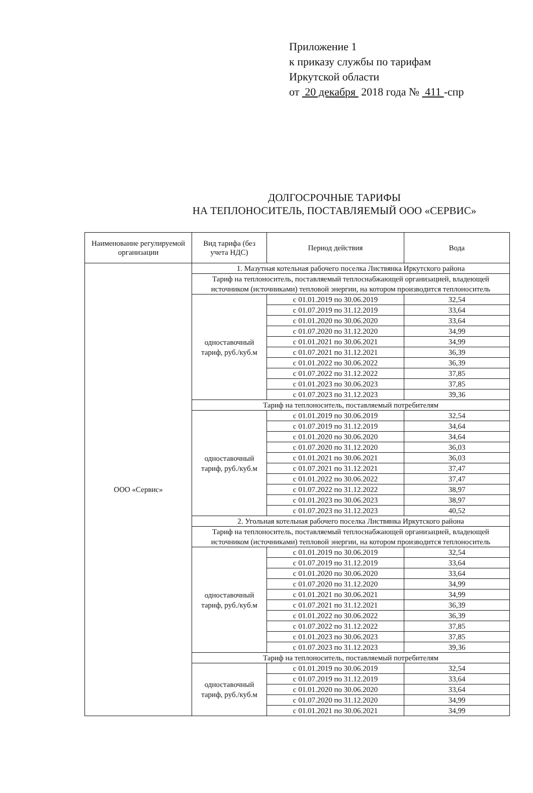Приложение 1
к приказу службы по тарифам
Иркутской области
от 20 декабря 2018 года № 411 -спр
ДОЛГОСРОЧНЫЕ ТАРИФЫ
НА ТЕПЛОНОСИТЕЛЬ, ПОСТАВЛЯЕМЫЙ ООО «СЕРВИС»
| Наименование регулируемой организации | Вид тарифа (без учета НДС) | Период действия | Вода |
| --- | --- | --- | --- |
| ООО «Сервис» | 1. Мазутная котельная рабочего поселка Листвянка Иркутского района | | |
| | Тариф на теплоноситель, поставляемый теплоснабжающей организацией, владеющей источником (источниками) тепловой энергии, на котором производится теплоноситель | | |
| | одноставочный тариф, руб./куб.м | с 01.01.2019 по 30.06.2019 | 32,54 |
| | | с 01.07.2019 по 31.12.2019 | 33,64 |
| | | с 01.01.2020 по 30.06.2020 | 33,64 |
| | | с 01.07.2020 по 31.12.2020 | 34,99 |
| | | с 01.01.2021 по 30.06.2021 | 34,99 |
| | | с 01.07.2021 по 31.12.2021 | 36,39 |
| | | с 01.01.2022 по 30.06.2022 | 36,39 |
| | | с 01.07.2022 по 31.12.2022 | 37,85 |
| | | с 01.01.2023 по 30.06.2023 | 37,85 |
| | | с 01.07.2023 по 31.12.2023 | 39,36 |
| | Тариф на теплоноситель, поставляемый потребителям | | |
| | одноставочный тариф, руб./куб.м | с 01.01.2019 по 30.06.2019 | 32,54 |
| | | с 01.07.2019 по 31.12.2019 | 34,64 |
| | | с 01.01.2020 по 30.06.2020 | 34,64 |
| | | с 01.07.2020 по 31.12.2020 | 36,03 |
| | | с 01.01.2021 по 30.06.2021 | 36,03 |
| | | с 01.07.2021 по 31.12.2021 | 37,47 |
| | | с 01.01.2022 по 30.06.2022 | 37,47 |
| | | с 01.07.2022 по 31.12.2022 | 38,97 |
| | | с 01.01.2023 по 30.06.2023 | 38,97 |
| | | с 01.07.2023 по 31.12.2023 | 40,52 |
| | 2. Угольная котельная рабочего поселка Листвянка Иркутского района | | |
| | Тариф на теплоноситель, поставляемый теплоснабжающей организацией, владеющей источником (источниками) тепловой энергии, на котором производится теплоноситель | | |
| | одноставочный тариф, руб./куб.м | с 01.01.2019 по 30.06.2019 | 32,54 |
| | | с 01.07.2019 по 31.12.2019 | 33,64 |
| | | с 01.01.2020 по 30.06.2020 | 33,64 |
| | | с 01.07.2020 по 31.12.2020 | 34,99 |
| | | с 01.01.2021 по 30.06.2021 | 34,99 |
| | | с 01.07.2021 по 31.12.2021 | 36,39 |
| | | с 01.01.2022 по 30.06.2022 | 36,39 |
| | | с 01.07.2022 по 31.12.2022 | 37,85 |
| | | с 01.01.2023 по 30.06.2023 | 37,85 |
| | | с 01.07.2023 по 31.12.2023 | 39,36 |
| | Тариф на теплоноситель, поставляемый потребителям | | |
| | одноставочный тариф, руб./куб.м | с 01.01.2019 по 30.06.2019 | 32,54 |
| | | с 01.07.2019 по 31.12.2019 | 33,64 |
| | | с 01.01.2020 по 30.06.2020 | 33,64 |
| | | с 01.07.2020 по 31.12.2020 | 34,99 |
| | | с 01.01.2021 по 30.06.2021 | 34,99 |